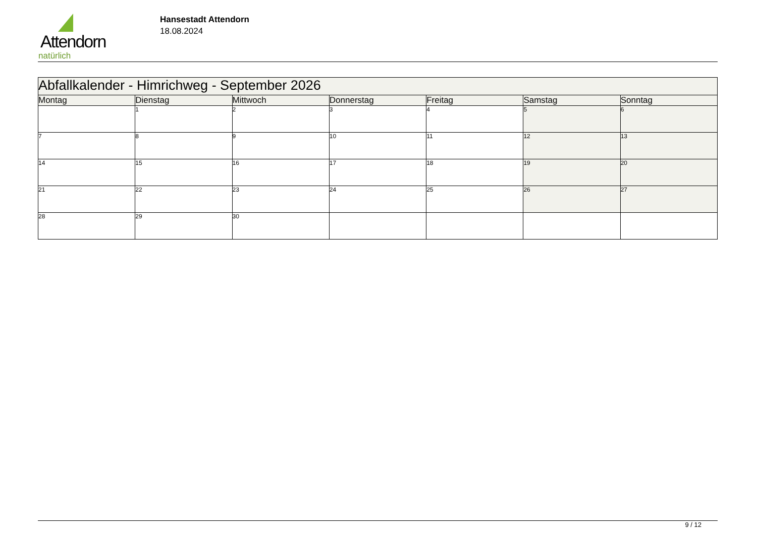Attendorn
natürlich
Hansestadt Attendorn
18.08.2024
| Abfallkalender - Himrichweg - September 2026 | | | | | | |
| Montag | Dienstag | Mittwoch | Donnerstag | Freitag | Samstag | Sonntag |
| | 1 | 2 | 3 | 4 | 5 | 6 |
| 7 | 8 | 9 | 10 | 11 | 12 | 13 |
| 14 | 15 | 16 | 17 | 18 | 19 | 20 |
| 21 | 22 | 23 | 24 | 25 | 26 | 27 |
| 28 | 29 | 30 | | | | |
9 / 12